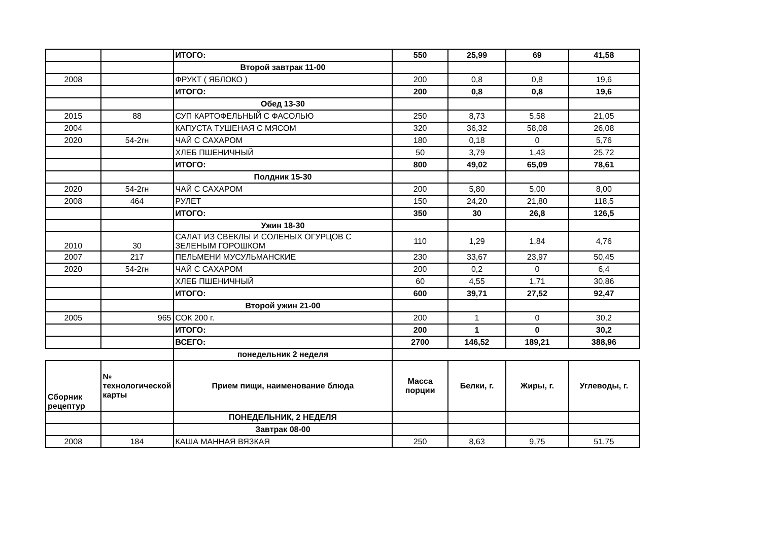| | | ИТОГО: | 550 | 25,99 | 69 | 41,58 |
| | | Второй завтрак 11-00 | | | | |
| 2008 | | ФРУКТ ( ЯБЛОКО ) | 200 | 0,8 | 0,8 | 19,6 |
| | | ИТОГО: | 200 | 0,8 | 0,8 | 19,6 |
| | | Обед 13-30 | | | | |
| 2015 | 88 | СУП КАРТОФЕЛЬНЫЙ С ФАСОЛЬЮ | 250 | 8,73 | 5,58 | 21,05 |
| 2004 | | КАПУСТА ТУШЕНАЯ С МЯСОМ | 320 | 36,32 | 58,08 | 26,08 |
| 2020 | 54-2гн | ЧАЙ С САХАРОМ | 180 | 0,18 | 0 | 5,76 |
| | | ХЛЕБ ПШЕНИЧНЫЙ | 50 | 3,79 | 1,43 | 25,72 |
| | | ИТОГО: | 800 | 49,02 | 65,09 | 78,61 |
| | | Полдник 15-30 | | | | |
| 2020 | 54-2гн | ЧАЙ С САХАРОМ | 200 | 5,80 | 5,00 | 8,00 |
| 2008 | 464 | РУЛЕТ | 150 | 24,20 | 21,80 | 118,5 |
| | | ИТОГО: | 350 | 30 | 26,8 | 126,5 |
| | | Ужин 18-30 | | | | |
| 2010 | 30 | САЛАТ ИЗ СВЕКЛЫ И СОЛЕНЫХ ОГУРЦОВ С ЗЕЛЕНЫМ ГОРОШКОМ | 110 | 1,29 | 1,84 | 4,76 |
| 2007 | 217 | ПЕЛЬМЕНИ МУСУЛЬМАНСКИЕ | 230 | 33,67 | 23,97 | 50,45 |
| 2020 | 54-2гн | ЧАЙ С САХАРОМ | 200 | 0,2 | 0 | 6,4 |
| | | ХЛЕБ ПШЕНИЧНЫЙ | 60 | 4,55 | 1,71 | 30,86 |
| | | ИТОГО: | 600 | 39,71 | 27,52 | 92,47 |
| | | Второй ужин 21-00 | | | | |
| 2005 | 965 | СОК 200 г. | 200 | 1 | 0 | 30,2 |
| | | ИТОГО: | 200 | 1 | 0 | 30,2 |
| | | ВСЕГО: | 2700 | 146,52 | 189,21 | 388,96 |
| | | понедельник 2 неделя | | | | |
| Сборник рецептур | № технологической карты | Прием пищи, наименование блюда | Масса порции | Белки, г. | Жиры, г. | Углеводы, г. |
| | | ПОНЕДЕЛЬНИК, 2 НЕДЕЛЯ | | | | |
| | | Завтрак 08-00 | | | | |
| 2008 | 184 | КАША МАННАЯ ВЯЗКАЯ | 250 | 8,63 | 9,75 | 51,75 |